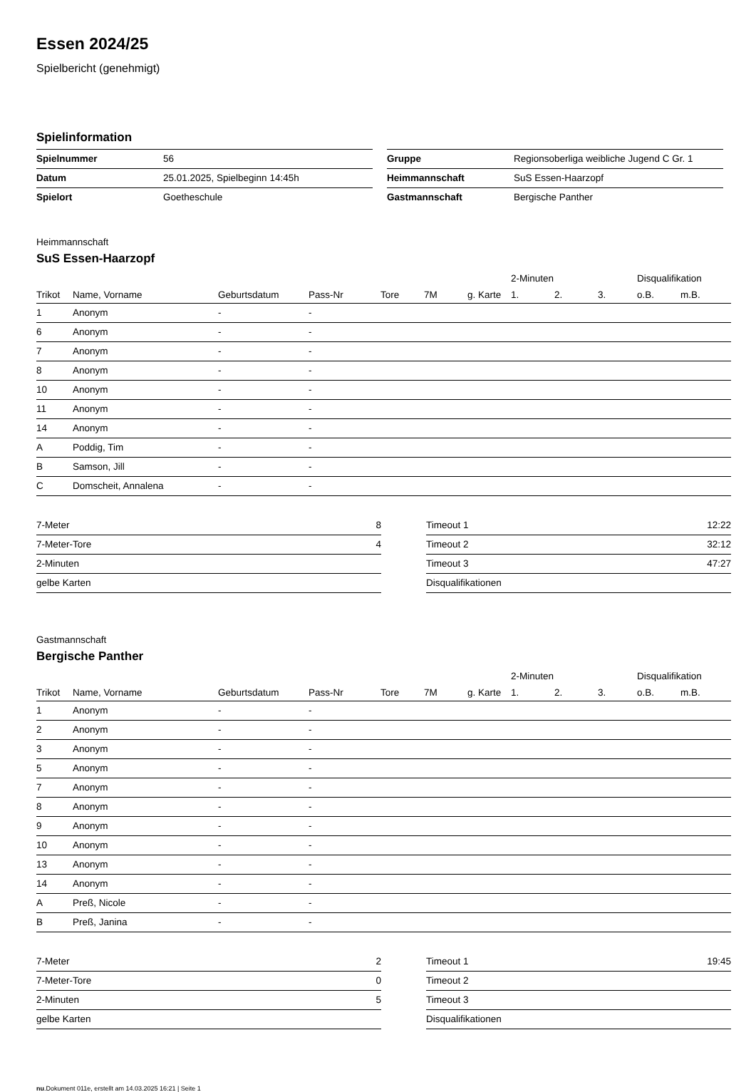Essen 2024/25
Spielbericht (genehmigt)
Spielinformation
| Spielnummer | 56 |
| Datum | 25.01.2025, Spielbeginn 14:45h |
| Spielort | Goetheschule |
| Gruppe | Regionsoberliga weibliche Jugend C Gr. 1 |
| Heimmannschaft | SuS Essen-Haarzopf |
| Gastmannschaft | Bergische Panther |
Heimmannschaft
SuS Essen-Haarzopf
| | | | | | | | 2-Minuten | | | Disqualifikation | |
| --- | --- | --- | --- | --- | --- | --- | --- | --- | --- | --- | --- |
| Trikot | Name, Vorname | Geburtsdatum | Pass-Nr | Tore | 7M | g. Karte | 1. | 2. | 3. | o.B. | m.B. |
| 1 | Anonym | - | - | | | | | | | | |
| 6 | Anonym | - | - | | | | | | | | |
| 7 | Anonym | - | - | | | | | | | | |
| 8 | Anonym | - | - | | | | | | | | |
| 10 | Anonym | - | - | | | | | | | | |
| 11 | Anonym | - | - | | | | | | | | |
| 14 | Anonym | - | - | | | | | | | | |
| A | Poddig, Tim | - | - | | | | | | | | |
| B | Samson, Jill | - | - | | | | | | | | |
| C | Domscheit, Annalena | - | - | | | | | | | | |
| 7-Meter | 8 |
| 7-Meter-Tore | 4 |
| 2-Minuten | |
| gelbe Karten | |
| Timeout 1 | 12:22 |
| Timeout 2 | 32:12 |
| Timeout 3 | 47:27 |
| Disqualifikationen | |
Gastmannschaft
Bergische Panther
| | | | | | | | 2-Minuten | | | Disqualifikation | |
| --- | --- | --- | --- | --- | --- | --- | --- | --- | --- | --- | --- |
| Trikot | Name, Vorname | Geburtsdatum | Pass-Nr | Tore | 7M | g. Karte | 1. | 2. | 3. | o.B. | m.B. |
| 1 | Anonym | - | - | | | | | | | | |
| 2 | Anonym | - | - | | | | | | | | |
| 3 | Anonym | - | - | | | | | | | | |
| 5 | Anonym | - | - | | | | | | | | |
| 7 | Anonym | - | - | | | | | | | | |
| 8 | Anonym | - | - | | | | | | | | |
| 9 | Anonym | - | - | | | | | | | | |
| 10 | Anonym | - | - | | | | | | | | |
| 13 | Anonym | - | - | | | | | | | | |
| 14 | Anonym | - | - | | | | | | | | |
| A | Preß, Nicole | - | - | | | | | | | | |
| B | Preß, Janina | - | - | | | | | | | | |
| 7-Meter | 2 |
| 7-Meter-Tore | 0 |
| 2-Minuten | 5 |
| gelbe Karten | |
| Timeout 1 | 19:45 |
| Timeout 2 | |
| Timeout 3 | |
| Disqualifikationen | |
nu.Dokument 011e, erstellt am 14.03.2025 16:21 | Seite 1